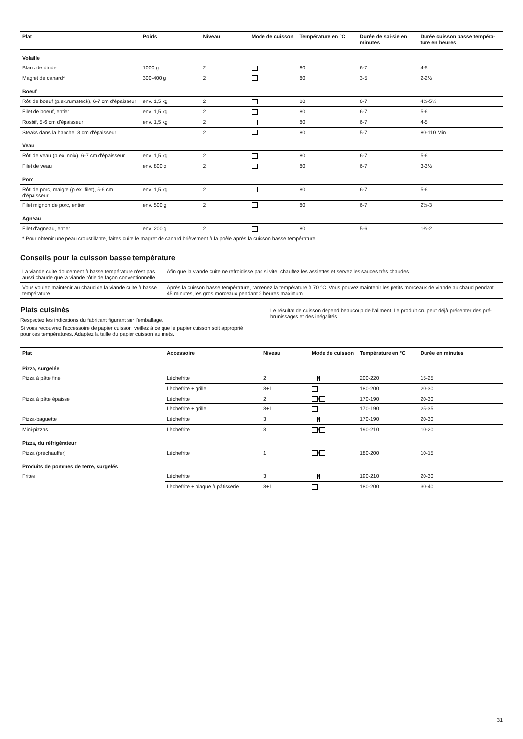| Plat | Poids | Niveau | Mode de cuisson | Température en °C | Durée de sai-sie en minutes | Durée cuisson basse tempéra-ture en heures |
| --- | --- | --- | --- | --- | --- | --- |
| Volaille | | | | | | |
| Blanc de dinde | 1000 g | 2 | | 80 | 6-7 | 4-5 |
| Magret de canard* | 300-400 g | 2 | | 80 | 3-5 | 2-2½ |
| Boeuf | | | | | | |
| Rôti de boeuf (p.ex.rumsteck), 6-7 cm d'épaisseur | env. 1,5 kg | 2 | | 80 | 6-7 | 4½-5½ |
| Filet de boeuf, entier | env. 1,5 kg | 2 | | 80 | 6-7 | 5-6 |
| Rosbif, 5-6 cm d'épaisseur | env. 1,5 kg | 2 | | 80 | 6-7 | 4-5 |
| Steaks dans la hanche, 3 cm d'épaisseur | | 2 | | 80 | 5-7 | 80-110 Min. |
| Veau | | | | | | |
| Rôti de veau (p.ex. noix), 6-7 cm d'épaisseur | env. 1,5 kg | 2 | | 80 | 6-7 | 5-6 |
| Filet de veau | env. 800 g | 2 | | 80 | 6-7 | 3-3½ |
| Porc | | | | | | |
| Rôti de porc, maigre (p.ex. filet), 5-6 cm d'épaisseur | env. 1,5 kg | 2 | | 80 | 6-7 | 5-6 |
| Filet mignon de porc, entier | env. 500 g | 2 | | 80 | 6-7 | 2½-3 |
| Agneau | | | | | | |
| Filet d'agneau, entier | env. 200 g | 2 | | 80 | 5-6 | 1½-2 |
| * Pour obtenir une peau croustillante, faites cuire le magret de canard brièvement à la poêle après la cuisson basse température. | | | | | | |
Conseils pour la cuisson basse température
| La viande cuite doucement à basse température n'est pas aussi chaude que la viande rôtie de façon conventionnelle. | Afin que la viande cuite ne refroidisse pas si vite, chauffez les assiettes et servez les sauces très chaudes. |
| Vous voulez maintenir au chaud de la viande cuite à basse température. | Après la cuisson basse température, ramenez la température à 70 °C. Vous pouvez maintenir les petits morceaux de viande au chaud pendant 45 minutes, les gros morceaux pendant 2 heures maximum. |
Plats cuisinés
Respectez les indications du fabricant figurant sur l'emballage.
Si vous recouvrez l'accessoire de papier cuisson, veillez à ce que le papier cuisson soit approprié pour ces températures. Adaptez la taille du papier cuisson au mets.
Le résultat de cuisson dépend beaucoup de l'aliment. Le produit cru peut déjà présenter des pré-brunissages et des inégalités.
| Plat | Accessoire | Niveau | Mode de cuisson | Température en °C | Durée en minutes |
| --- | --- | --- | --- | --- | --- |
| Pizza, surgelée | | | | | |
| Pizza à pâte fine | Lèchefrite | 2 | / | 200-220 | 15-25 |
| | Lèchefrite + grille | 3+1 | | 180-200 | 20-30 |
| Pizza à pâte épaisse | Lèchefrite | 2 | / | 170-190 | 20-30 |
| | Lèchefrite + grille | 3+1 | | 170-190 | 25-35 |
| Pizza-baguette | Lèchefrite | 3 | / | 170-190 | 20-30 |
| Mini-pizzas | Lèchefrite | 3 | / | 190-210 | 10-20 |
| Pizza, du réfrigérateur | | | | | |
| Pizza (préchauffer) | Lèchefrite | 1 | / | 180-200 | 10-15 |
| Produits de pommes de terre, surgelés | | | | | |
| Frites | Lèchefrite | 3 | / | 190-210 | 20-30 |
| | Lèchefrite + plaque à pâtisserie | 3+1 | | 180-200 | 30-40 |
31